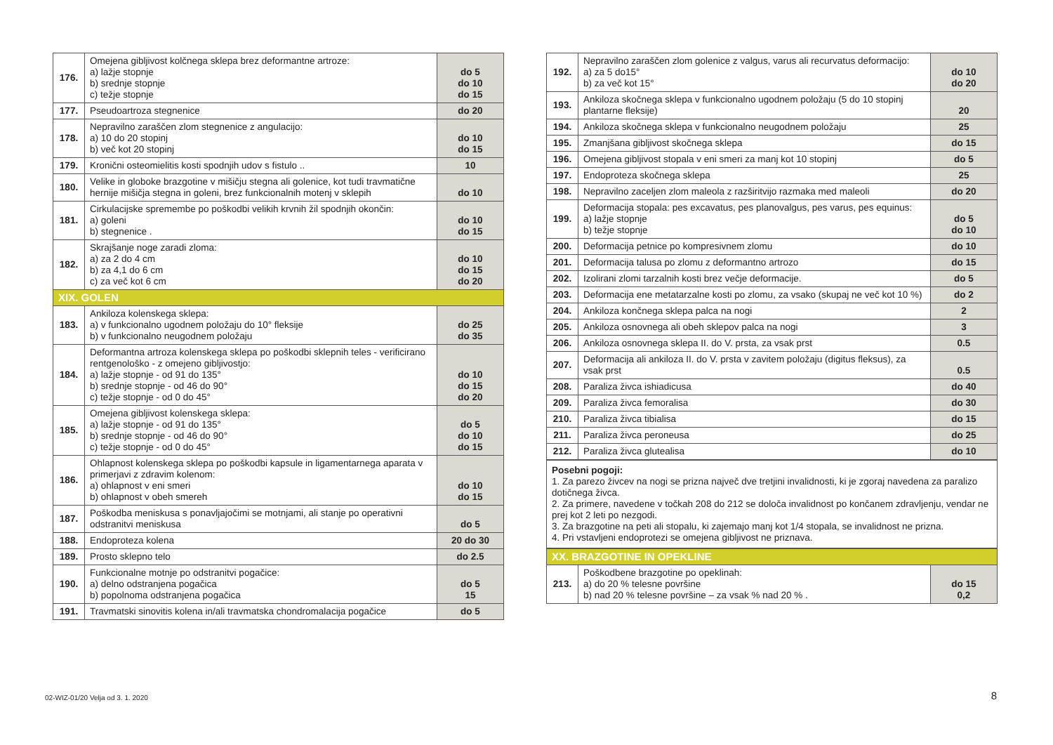| 176. | Omejena gibljivost kolčnega sklepa brez deformantne artroze: a) lažje stopnje b) srednje stopnje c) težje stopnje | do 5 do 10 do 15 |
| 177. | Pseudoartroza stegnenice | do 20 |
| 178. | Nepravilno zaraščen zlom stegnenice z angulacijo: a) 10 do 20 stopinj b) več kot 20 stopinj | do 10 do 15 |
| 179. | Kronični osteomielitis kosti spodnjih udov s fistulo .. | 10 |
| 180. | Velike in globoke brazgotine v mišičju stegna ali golenice, kot tudi travmatične hernije mišičja stegna in goleni, brez funkcionalnih motenj v sklepih | do 10 |
| 181. | Cirkulacijske spremembe po poškodbi velikih krvnih žil spodnjih okončin: a) goleni b) stegnenice . | do 10 do 15 |
| 182. | Skrajšanje noge zaradi zloma: a) za 2 do 4 cm b) za 4,1 do 6 cm c) za več kot 6 cm | do 10 do 15 do 20 |
| XIX. GOLEN | | |
| 183. | Ankiloza kolenskega sklepa: a) v funkcionalno ugodnem položaju do 10° fleksije b) v funkcionalno neugodnem položaju | do 25 do 35 |
| 184. | Deformantna artroza kolenskega sklepa po poškodbi sklepnih teles - verificirano rentgenološko - z omejeno gibljivostjo: a) lažje stopnje - od 91 do 135° b) srednje stopnje - od 46 do 90° c) težje stopnje - od 0 do 45° | do 10 do 15 do 20 |
| 185. | Omejena gibljivost kolenskega sklepa: a) lažje stopnje - od 91 do 135° b) srednje stopnje - od 46 do 90° c) težje stopnje - od 0 do 45° | do 5 do 10 do 15 |
| 186. | Ohlapnost kolenskega sklepa po poškodbi kapsule in ligamentarnega aparata v primerjavi z zdravim kolenom: a) ohlapnost v eni smeri b) ohlapnost v obeh smereh | do 10 do 15 |
| 187. | Poškodba meniskusa s ponavljajočimi se motnjami, ali stanje po operativni odstranitvi meniskusa | do 5 |
| 188. | Endoproteza kolena | 20 do 30 |
| 189. | Prosto sklepno telo | do 2.5 |
| 190. | Funkcionalne motnje po odstranitvi pogačice: a) delno odstranjena pogačica b) popolnoma odstranjena pogačica | do 5 15 |
| 191. | Travmatski sinovitis kolena in/ali travmatska chondromalacija pogačice | do 5 |
| 192. | Nepravilno zaraščen zlom golenice z valgus, varus ali recurvatus deformacijo: a) za 5 do15° b) za več kot 15° | do 10 do 20 |
| 193. | Ankiloza skočnega sklepa v funkcionalno ugodnem položaju (5 do 10 stopinj plantarne fleksije) | 20 |
| 194. | Ankiloza skočnega sklepa v funkcionalno neugodnem položaju | 25 |
| 195. | Zmanjšana gibljivost skočnega sklepa | do 15 |
| 196. | Omejena gibljivost stopala v eni smeri za manj kot 10 stopinj | do 5 |
| 197. | Endoproteza skočnega sklepa | 25 |
| 198. | Nepravilno zaceljen zlom maleola z razširitvijo razmaka med maleoli | do 20 |
| 199. | Deformacija stopala: pes excavatus, pes planovalgus, pes varus, pes equinus: a) lažje stopnje b) težje stopnje | do 5 do 10 |
| 200. | Deformacija petnice po kompresivnem zlomu | do 10 |
| 201. | Deformacija talusa po zlomu z deformantno artrozo | do 15 |
| 202. | Izolirani zlomi tarzalnih kosti brez večje deformacije. | do 5 |
| 203. | Deformacija ene metatarzalne kosti po zlomu, za vsako (skupaj ne več kot 10 %) | do 2 |
| 204. | Ankiloza končnega sklepa palca na nogi | 2 |
| 205. | Ankiloza osnovnega ali obeh sklepov palca na nogi | 3 |
| 206. | Ankiloza osnovnega sklepa II. do V. prsta, za vsak prst | 0.5 |
| 207. | Deformacija ali ankiloza II. do V. prsta v zavitem položaju (digitus fleksus), za vsak prst | 0.5 |
| 208. | Paraliza živca ishiadicusa | do 40 |
| 209. | Paraliza živca femoralisa | do 30 |
| 210. | Paraliza živca tibialisa | do 15 |
| 211. | Paraliza živca peroneusa | do 25 |
| 212. | Paraliza živca glutealisa | do 10 |
Posebni pogoji:
1. Za parezo živcev na nogi se prizna največ dve tretjini invalidnosti, ki je zgoraj navedena za paralizo dotičnega živca.
2. Za primere, navedene v točkah 208 do 212 se določa invalidnost po končanem zdravljenju, vendar ne prej kot 2 leti po nezgodi.
3. Za brazgotine na peti ali stopalu, ki zajemajo manj kot 1/4 stopala, se invalidnost ne prizna.
4. Pri vstavljeni endoprotezi se omejena gibljivost ne priznava.
| XX. BRAZGOTINE IN OPEKLINE | | |
| 213. | Poškodbene brazgotine po opeklinah: a) do 20 % telesne površine b) nad 20 % telesne površine – za vsak % nad 20 % . | do 15 0,2 |
02-WIZ-01/20 Velja od 3. 1. 2020
8